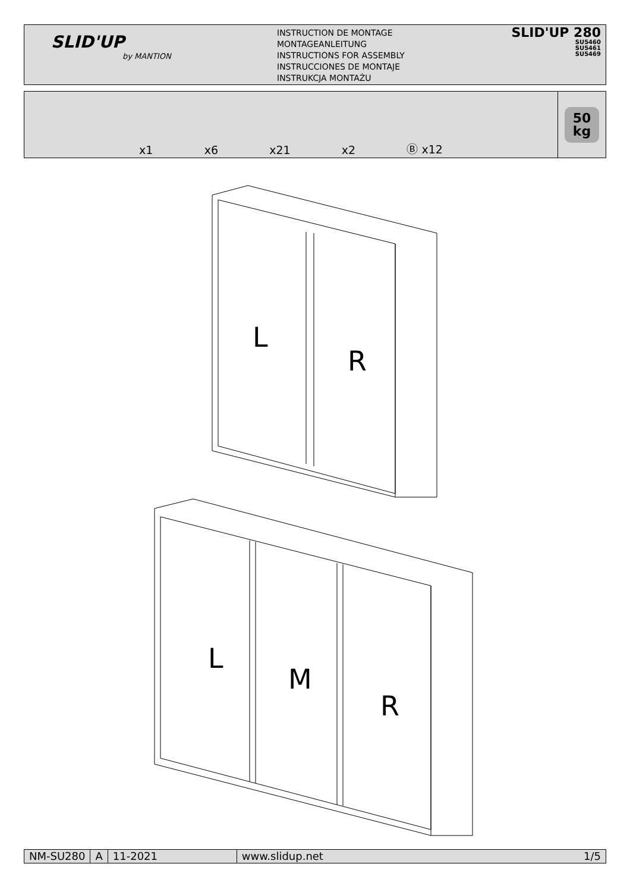SLID'UP
by MANTION
INSTRUCTION DE MONTAGE
MONTAGEANLEITUNG
INSTRUCTIONS FOR ASSEMBLY
INSTRUCCIONES DE MONTAJE
INSTRUKCJA MONTAŻU
SLID'UP 280
SU5460
SU5461
SU5469
x1
x6
x21
x2
Ⓑ x12
50
kg
L
R
L
M
R
NM-SU280 A 11-2021 www.slidup.net 1/5